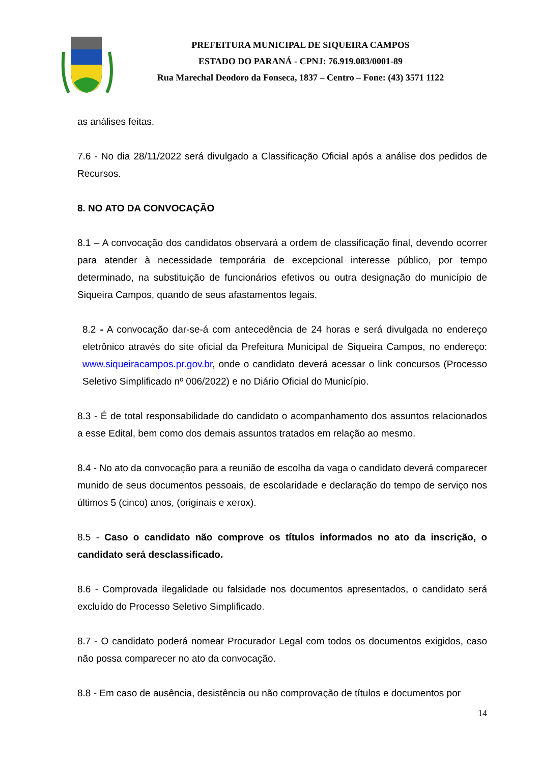PREFEITURA MUNICIPAL DE SIQUEIRA CAMPOS
ESTADO DO PARANÁ - CPNJ: 76.919.083/0001-89
Rua Marechal Deodoro da Fonseca, 1837 – Centro – Fone: (43) 3571 1122
as análises feitas.
7.6 - No dia 28/11/2022 será divulgado a Classificação Oficial após a análise dos pedidos de Recursos.
8. NO ATO DA CONVOCAÇÃO
8.1 – A convocação dos candidatos observará a ordem de classificação final, devendo ocorrer para atender à necessidade temporária de excepcional interesse público, por tempo determinado, na substituição de funcionários efetivos ou outra designação do município de Siqueira Campos, quando de seus afastamentos legais.
8.2 - A convocação dar-se-á com antecedência de 24 horas e será divulgada no endereço eletrônico através do site oficial da Prefeitura Municipal de Siqueira Campos, no endereço: www.siqueiracampos.pr.gov.br, onde o candidato deverá acessar o link concursos (Processo Seletivo Simplificado nº 006/2022) e no Diário Oficial do Município.
8.3 - É de total responsabilidade do candidato o acompanhamento dos assuntos relacionados a esse Edital, bem como dos demais assuntos tratados em relação ao mesmo.
8.4 - No ato da convocação para a reunião de escolha da vaga o candidato deverá comparecer munido de seus documentos pessoais, de escolaridade e declaração do tempo de serviço nos últimos 5 (cinco) anos, (originais e xerox).
8.5 - Caso o candidato não comprove os títulos informados no ato da inscrição, o candidato será desclassificado.
8.6 - Comprovada ilegalidade ou falsidade nos documentos apresentados, o candidato será excluído do Processo Seletivo Simplificado.
8.7 - O candidato poderá nomear Procurador Legal com todos os documentos exigidos, caso não possa comparecer no ato da convocação.
8.8 - Em caso de ausência, desistência ou não comprovação de títulos e documentos por
14